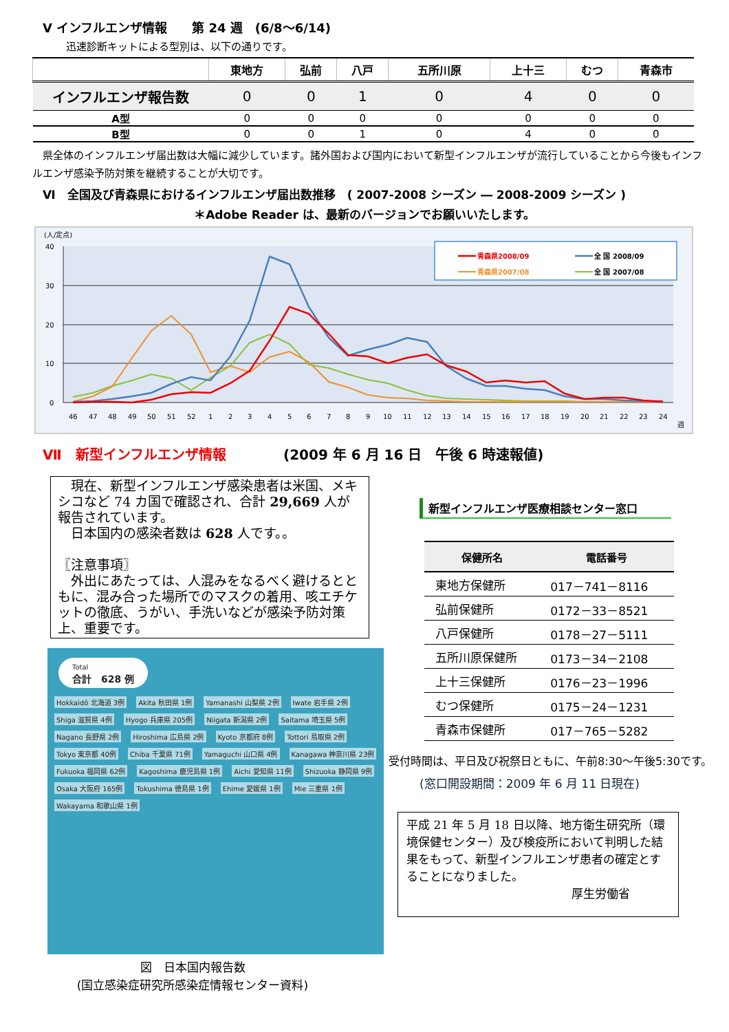Ⅴ インフルエンザ情報　　第 24 週　(6/8～6/14)
迅速診断キットによる型別は、以下の通りです。
| | 東地方 | 弘前 | 八戸 | 五所川原 | 上十三 | むつ | 青森市 |
| --- | --- | --- | --- | --- | --- | --- | --- |
| インフルエンザ報告数 | 0 | 0 | 1 | 0 | 4 | 0 | 0 |
| A型 | 0 | 0 | 0 | 0 | 0 | 0 | 0 |
| B型 | 0 | 0 | 1 | 0 | 4 | 0 | 0 |
県全体のインフルエンザ届出数は大幅に減少しています。諸外国および国内において新型インフルエンザが流行していることから今後もインフルエンザ感染予防対策を継続することが大切です。
Ⅵ　全国及び青森県におけるインフルエンザ届出数推移　( 2007-2008 シーズン ― 2008-2009 シーズン )
＊Adobe Reader は、最新のバージョンでお願いいたします。
(人/定点)
0
10
20
30
40
46
47
48
49
50
51
52
1
2
3
4
5
6
7
8
9
10
11
12
13
14
15
16
17
18
19
20
21
22
23
24
週
青森県2008/09
全 国 2008/09
青森県2007/08
全 国 2007/08
Ⅶ　新型インフルエンザ情報 (2009 年 6 月 16 日　午後 6 時速報値)
　現在、新型インフルエンザ感染患者は米国、メキシコなど 74 カ国で確認され、合計 29,669 人が報告されています。
　日本国内の感染者数は 628 人です。。
〖注意事項〗
　外出にあたっては、人混みをなるべく避けるとともに、混み合った場所でのマスクの着用、咳エチケットの徹底、うがい、手洗いなどが感染予防対策上、重要です。
Total
合計　628 例
Hokkaidō 北海道 3例 Akita 秋田県 1例 Yamanashi 山梨県 2例 Iwate 岩手県 2例 Shiga 滋賀県 4例 Hyogo 兵庫県 205例 Niigata 新潟県 2例 Saitama 埼玉県 5例 Nagano 長野県 2例 Hiroshima 広島県 2例 Kyoto 京都府 8例 Tottori 鳥取県 2例 Tokyo 東京都 40例 Chiba 千葉県 71例 Yamaguchi 山口県 4例 Kanagawa 神奈川県 23例 Fukuoka 福岡県 62例 Kagoshima 鹿児島県 1例 Aichi 愛知県 11例 Shizuoka 静岡県 9例 Osaka 大阪府 165例 Tokushima 徳島県 1例 Ehime 愛媛県 1例 Mie 三重県 1例 Wakayama 和歌山県 1例
図　日本国内報告数
(国立感染症研究所感染症情報センター資料)
新型インフルエンザ医療相談センター窓口
| 保健所名 | 電話番号 |
| --- | --- |
| 東地方保健所 | 017－741－8116 |
| 弘前保健所 | 0172－33－8521 |
| 八戸保健所 | 0178－27－5111 |
| 五所川原保健所 | 0173－34－2108 |
| 上十三保健所 | 0176－23－1996 |
| むつ保健所 | 0175－24－1231 |
| 青森市保健所 | 017－765－5282 |
受付時間は、平日及び祝祭日ともに、午前8:30～午後5:30です。
(窓口開設期間：2009 年 6 月 11 日現在)
平成 21 年 5 月 18 日以降、地方衛生研究所（環境保健センター）及び検疫所において判明した結果をもって、新型インフルエンザ患者の確定とすることになりました。
厚生労働省